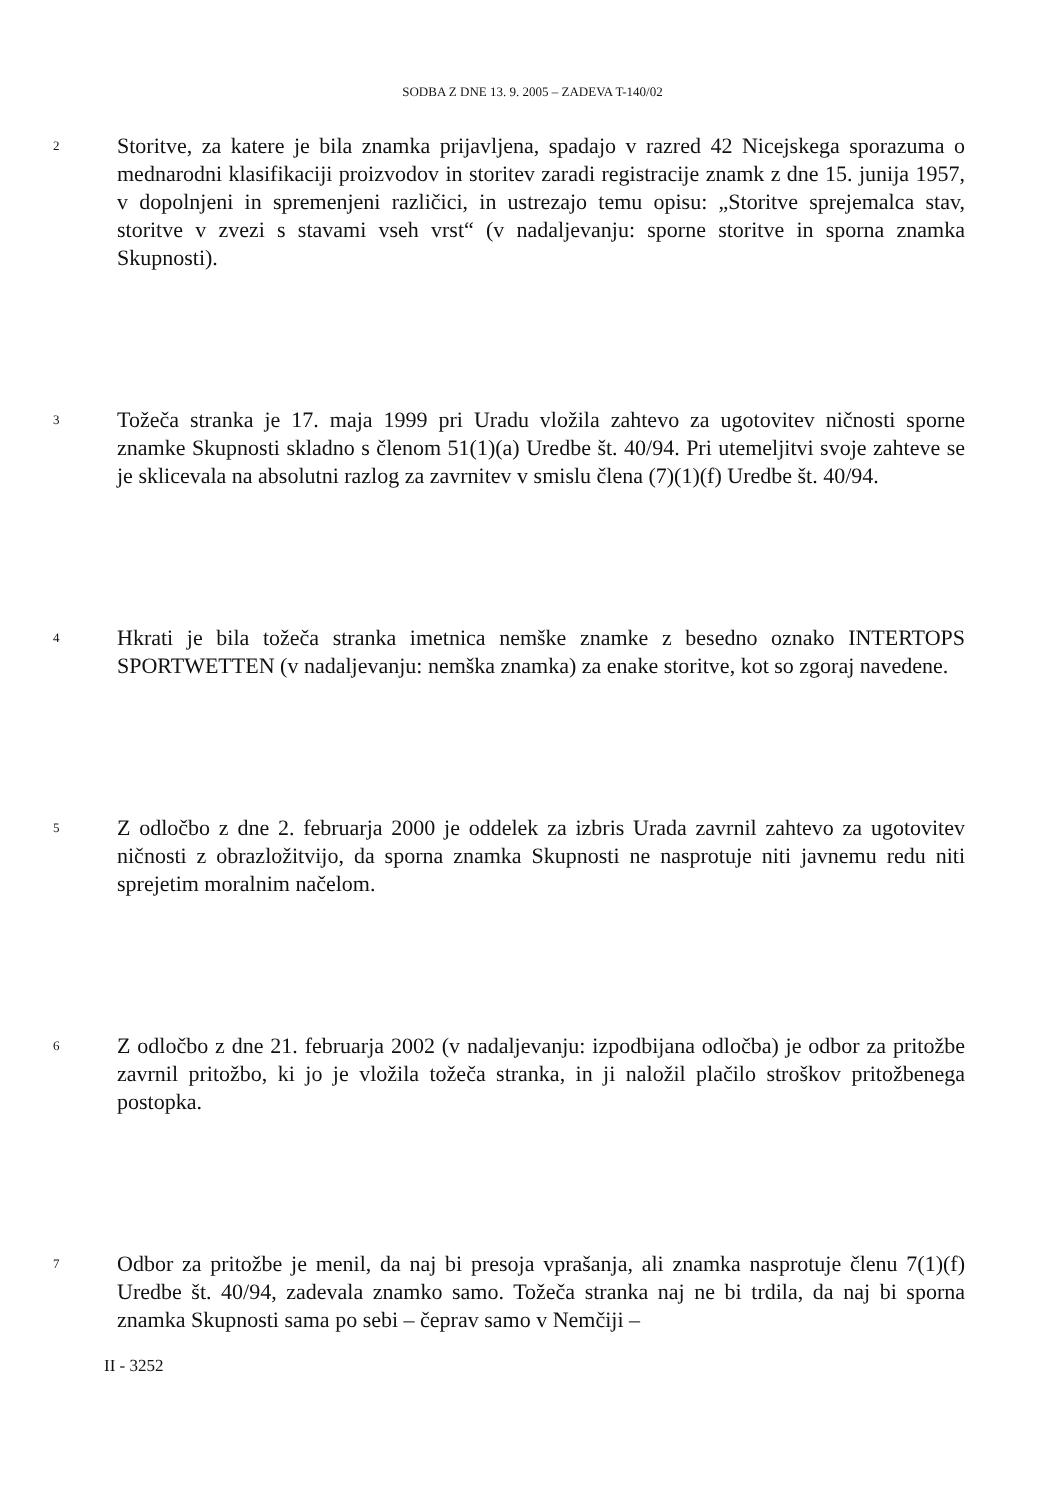SODBA Z DNE 13. 9. 2005 – ZADEVA T-140/02
2
Storitve, za katere je bila znamka prijavljena, spadajo v razred 42 Nicejskega sporazuma o mednarodni klasifikaciji proizvodov in storitev zaradi registracije znamk z dne 15. junija 1957, v dopolnjeni in spremenjeni različici, in ustrezajo temu opisu: „Storitve sprejemalca stav, storitve v zvezi s stavami vseh vrst“ (v nadaljevanju: sporne storitve in sporna znamka Skupnosti).
3
Tožeča stranka je 17. maja 1999 pri Uradu vložila zahtevo za ugotovitev ničnosti sporne znamke Skupnosti skladno s členom 51(1)(a) Uredbe št. 40/94. Pri utemeljitvi svoje zahteve se je sklicevala na absolutni razlog za zavrnitev v smislu člena (7)(1)(f) Uredbe št. 40/94.
4
Hkrati je bila tožeča stranka imetnica nemške znamke z besedno oznako INTERTOPS SPORTWETTEN (v nadaljevanju: nemška znamka) za enake storitve, kot so zgoraj navedene.
5
Z odločbo z dne 2. februarja 2000 je oddelek za izbris Urada zavrnil zahtevo za ugotovitev ničnosti z obrazložitvijo, da sporna znamka Skupnosti ne nasprotuje niti javnemu redu niti sprejetim moralnim načelom.
6
Z odločbo z dne 21. februarja 2002 (v nadaljevanju: izpodbijana odločba) je odbor za pritožbe zavrnil pritožbo, ki jo je vložila tožeča stranka, in ji naložil plačilo stroškov pritožbenega postopka.
7
Odbor za pritožbe je menil, da naj bi presoja vprašanja, ali znamka nasprotuje členu 7(1)(f) Uredbe št. 40/94, zadevala znamko samo. Tožeča stranka naj ne bi trdila, da naj bi sporna znamka Skupnosti sama po sebi – čeprav samo v Nemčiji –
II - 3252